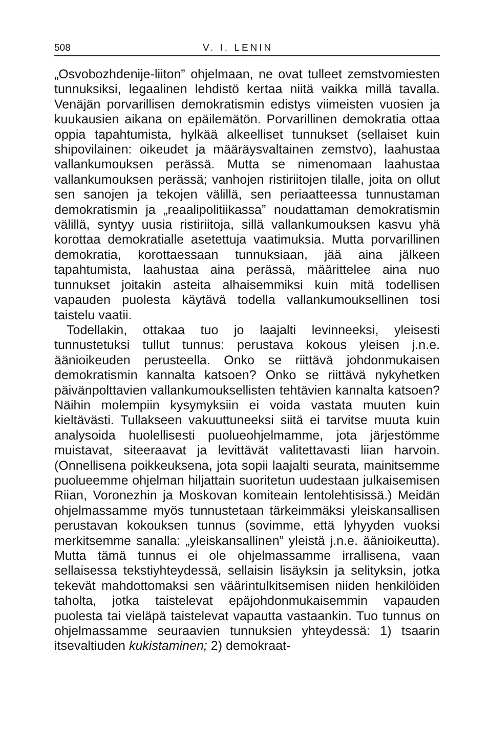508 V. I. LENIN
„Osvobozhdenije-liiton” ohjelmaan, ne ovat tulleet zemstvo­miesten tunnuksiksi, legaalinen lehdistö kertaa niitä vaikka millä tavalla. Venäjän porvarillisen demokratismin edistys viimeisten vuosien ja kuukausien aikana on epäilemätön. Porvarillinen demokratia ottaa oppia tapahtumista, hylkää alkeelliset tunnukset (sellaiset kuin shipovilainen: oikeudet ja määräysvaltainen zemstvo), laahustaa vallankumouksen perässä. Mutta se nimenomaan laahustaa vallankumouk­sen perässä; vanhojen ristiriitojen tilalle, joita on ollut sen sanojen ja tekojen välillä, sen periaatteessa tunnustaman demokratismin ja „reaalipolitiikassa” noudattaman demo­kratismin välillä, syntyy uusia ristiriitoja, sillä vallan­kumouksen kasvu yhä korottaa demokratialle asetettuja vaatimuksia. Mutta porvarillinen demokratia, korottaes­saan tunnuksiaan, jää aina jälkeen tapahtumista, laahustaa aina perässä, määrittelee aina nuo tunnukset joitakin asteita alhaisemmiksi kuin mitä todellisen vapauden puolesta käy­tävä todella vallankumouksellinen tosi taistelu vaatii.
Todellakin, ottakaa tuo jo laajalti levinneeksi, yleisesti tunnustetuksi tullut tunnus: perustava kokous yleisen j.n.e. äänioikeuden perusteella. Onko se riittävä johdonmukaisen demokratismin kannalta katsoen? Onko se riittävä nykyhet­ken päivänpolttavien vallankumouksellisten tehtävien kan­nalta katsoen? Näihin molempiin kysymyksiin ei voida vas­tata muuten kuin kieltävästi. Tullakseen vakuuttuneeksi siitä ei tarvitse muuta kuin analysoida huolellisesti puolueohjel­mamme, jota järjestömme muistavat, siteeraavat ja levittä­vät valitettavasti liian harvoin. (Onnellisena poikkeuksena, jota sopii laajalti seurata, mainitsemme puolueemme ohjelman hiljattain suoritetun uudestaan julkaisemisen Riian, Voronezhin ja Moskovan komiteain lentolehtisissä.) Meidän ohjelmassamme myös tunnustetaan tärkeimmäksi yleiskansallisen perustavan kokouksen tunnus (sovimme, että lyhyyden vuoksi merkitsemme sanalla: „yleiskansalli­nen” yleistä j.n.e. äänioikeutta). Mutta tämä tunnus ei ole ohjelmassamme irrallisena, vaan sellaisessa tekstiyhtey­dessä, sellaisin lisäyksin ja selityksin, jotka tekevät mah­dottomaksi sen väärintulkitsemisen niiden henkilöiden taholta, jotka taistelevat epäjohdonmukaisemmin vapauden puolesta tai vieläpä taistelevat vapautta vastaankin. Tuo tunnus on ohjelmassamme seuraavien tunnuksien yhtey­dessä: 1) tsaarin itsevaltiuden kukistaminen; 2) demokraat-